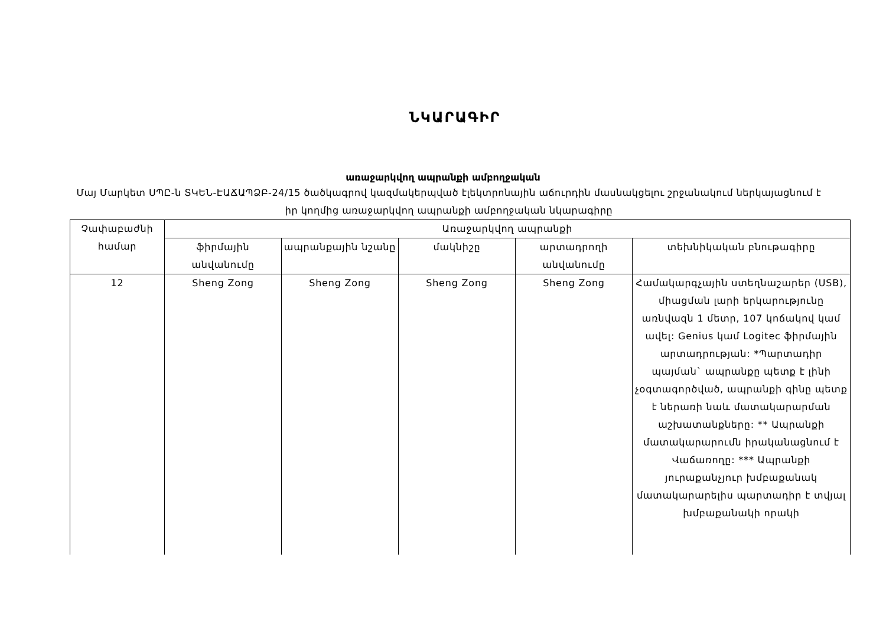ՆԿԱՐԱԳԻՐ
առաջարկվող ապրանքի ամբողջական
Մայ Մարկետ ՍՊԸ-ն ՏԿԵՆ-ԷԱՃԱՊՁԲ-24/15 ծածկագրով կազմակերպված էլեկտրոնային աճուրդին մասնակցելու շրջանակում ներկայացնում է իր կողմից առաջարկվող ապրանքի ամբողջական նկարագիրը
| Չափաբաժնի համար | Առաջարկվող ապրանքի | | | | |
| --- | --- | --- | --- | --- | --- |
| | ֆիրմային անվանումը | ապրանքային նշանը | մակնիշը | արտադրողի անվանումը | տեխնիկական բնութագիրը |
| 12 | Sheng Zong | Sheng Zong | Sheng Zong | Sheng Zong | Համակարգչային ստեղնաշարեր (USB), միացման լարի երկարությունը առնվազն 1 մետր, 107 կոճակով կամ ավել: Genius կամ Logitec ֆիրմային արտադրության: *Պարտադիր պայման` ապրանքը պետք է լինի չօգտագործված, ապրանքի գինը պետք է ներառի նաև մատակարարման աշխատանքները: ** Ապրանքի մատակարարումն իրականացնում է Վաճառողը: *** Ապրանքի յուրաքանչյուր խմբաքանակ մատակարարելիս պարտադիր է տվյալ խմբաքանակի որակի |